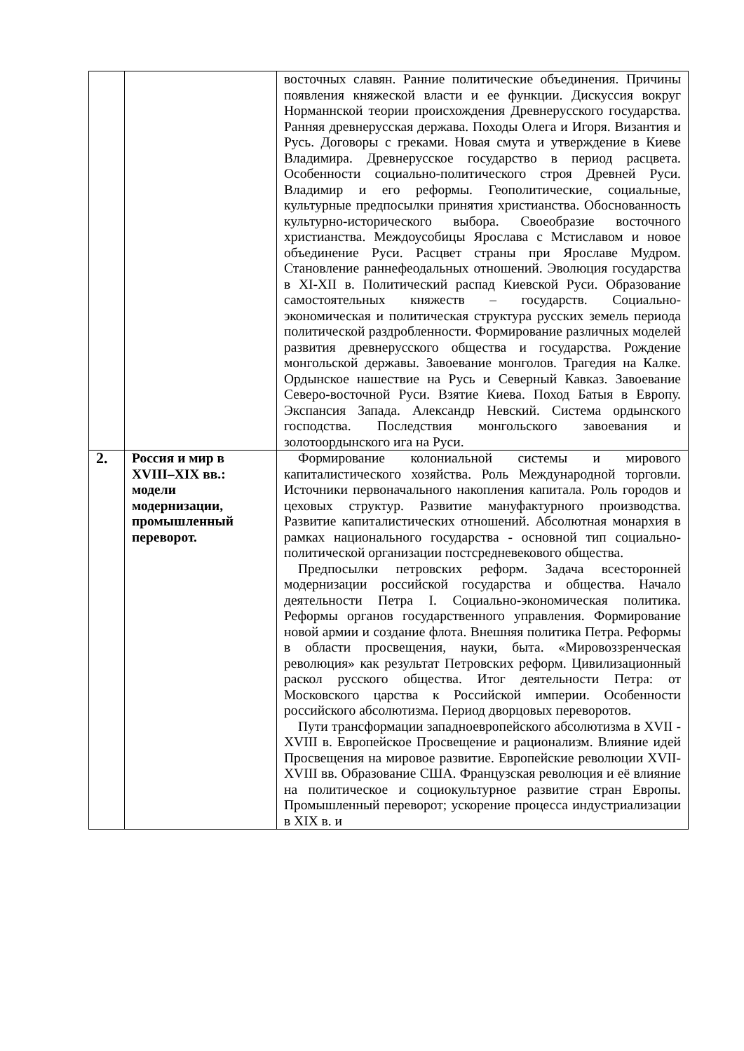| | | восточных славян. Ранние политические объединения. Причины появления княжеской власти и ее функции. Дискуссия вокруг Норманнской теории происхождения Древнерусского государства. Ранняя древнерусская держава. Походы Олега и Игоря. Византия и Русь. Договоры с греками. Новая смута и утверждение в Киеве Владимира. Древнерусское государство в период расцвета. Особенности социально-политического строя Древней Руси. Владимир и его реформы. Геополитические, социальные, культурные предпосылки принятия христианства. Обоснованность культурно-исторического выбора. Своеобразие восточного христианства. Междоусобицы Ярослава с Мстиславом и новое объединение Руси. Расцвет страны при Ярославе Мудром. Становление раннефеодальных отношений. Эволюция государства в XI-XII в. Политический распад Киевской Руси. Образование самостоятельных княжеств – государств. Социально-экономическая и политическая структура русских земель периода политической раздробленности. Формирование различных моделей развития древнерусского общества и государства. Рождение монгольской державы. Завоевание монголов. Трагедия на Калке. Ордынское нашествие на Русь и Северный Кавказ. Завоевание Северо-восточной Руси. Взятие Киева. Поход Батыя в Европу. Экспансия Запада. Александр Невский. Система ордынского господства. Последствия монгольского завоевания и золотоордынского ига на Руси. |
| 2. | Россия и мир в XVIII–XIX вв.: модели модернизации, промышленный переворот. | Формирование колониальной системы и мирового капиталистического хозяйства. Роль Международной торговли. Источники первоначального накопления капитала. Роль городов и цеховых структур. Развитие мануфактурного производства. Развитие капиталистических отношений. Абсолютная монархия в рамках национального государства - основной тип социально-политической организации постсредневекового общества. Предпосылки петровских реформ. Задача всесторонней модернизации российской государства и общества. Начало деятельности Петра I. Социально-экономическая политика. Реформы органов государственного управления. Формирование новой армии и создание флота. Внешняя политика Петра. Реформы в области просвещения, науки, быта. «Мировоззренческая революция» как результат Петровских реформ. Цивилизационный раскол русского общества. Итог деятельности Петра: от Московского царства к Российской империи. Особенности российского абсолютизма. Период дворцовых переворотов. Пути трансформации западноевропейского абсолютизма в XVII - XVIII в. Европейское Просвещение и рационализм. Влияние идей Просвещения на мировое развитие. Европейские революции XVII- XVIII вв. Образование США. Французская революция и её влияние на политическое и социокультурное развитие стран Европы. Промышленный переворот; ускорение процесса индустриализации в XIX в. и |